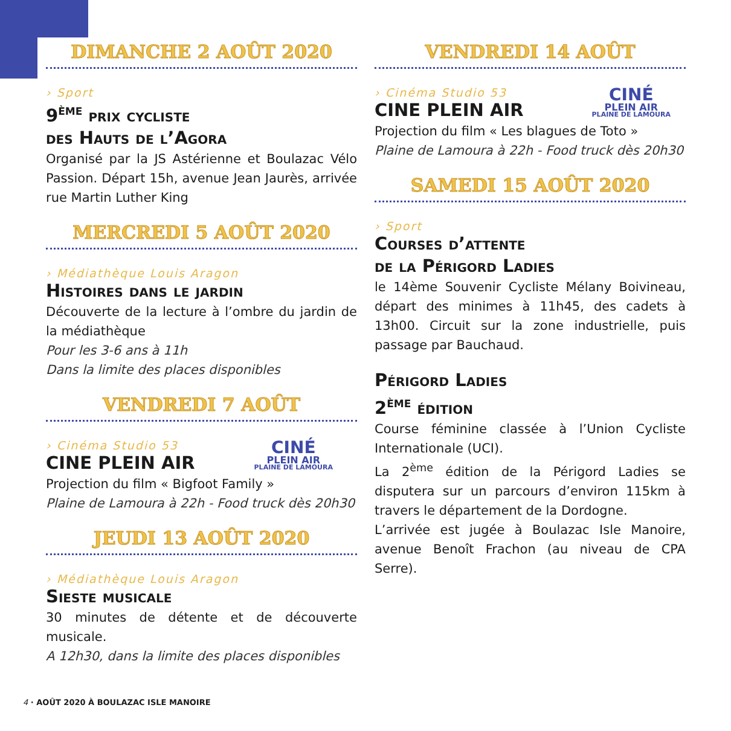DIMANCHE 2 AOÛT 2020
› Sport
9<sup>ème</sup> prix cycliste
des Hauts de l’Agora
Organisé par la JS Astérienne et Boulazac Vélo Passion. Départ 15h, avenue Jean Jaurès, arrivée rue Martin Luther King
MERCREDI 5 AOÛT 2020
› Médiathèque Louis Aragon
Histoires dans le jardin
Découverte de la lecture à l’ombre du jardin de la médiathèque
Pour les 3-6 ans à 11h
Dans la limite des places disponibles
VENDREDI 7 AOÛT
CINÉ
PLEIN AIR
PLAINE DE LAMOURA
› Cinéma Studio 53
CINE PLEIN AIR
Projection du film « Bigfoot Family »
Plaine de Lamoura à 22h - Food truck dès 20h30
JEUDI 13 AOÛT 2020
› Médiathèque Louis Aragon
Sieste musicale
30 minutes de détente et de découverte musicale.
A 12h30, dans la limite des places disponibles
VENDREDI 14 AOÛT
CINÉ
PLEIN AIR
PLAINE DE LAMOURA
› Cinéma Studio 53
CINE PLEIN AIR
Projection du film « Les blagues de Toto »
Plaine de Lamoura à 22h - Food truck dès 20h30
SAMEDI 15 AOÛT 2020
› Sport
Courses d’attente
de la Périgord Ladies
le 14ème Souvenir Cycliste Mélany Boivineau, départ des minimes à 11h45, des cadets à 13h00. Circuit sur la zone industrielle, puis passage par Bauchaud.
Périgord Ladies
2<sup>ème</sup> édition
Course féminine classée à l’Union Cycliste Internationale (UCI).
La 2<sup>ème</sup> édition de la Périgord Ladies se disputera sur un parcours d’environ 115km à travers le département de la Dordogne.
L’arrivée est jugée à Boulazac Isle Manoire, avenue Benoît Frachon (au niveau de CPA Serre).
4 · AOÛT 2020 À BOULAZAC ISLE MANOIRE